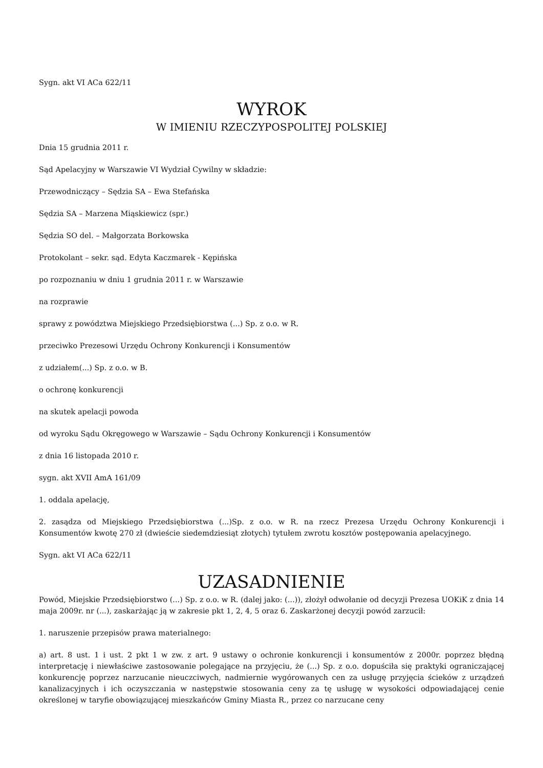Sygn. akt VI ACa 622/11
WYROK
W IMIENIU RZECZYPOSPOLITEJ POLSKIEJ
Dnia 15 grudnia 2011 r.
Sąd Apelacyjny w Warszawie VI Wydział Cywilny w składzie:
Przewodniczący – Sędzia SA – Ewa Stefańska
Sędzia SA – Marzena Miąskiewicz (spr.)
Sędzia SO del. – Małgorzata Borkowska
Protokolant – sekr. sąd. Edyta Kaczmarek - Kępińska
po rozpoznaniu w dniu 1 grudnia 2011 r. w Warszawie
na rozprawie
sprawy z powództwa Miejskiego Przedsiębiorstwa (...) Sp. z o.o. w R.
przeciwko Prezesowi Urzędu Ochrony Konkurencji i Konsumentów
z udziałem(...) Sp. z o.o. w B.
o ochronę konkurencji
na skutek apelacji powoda
od wyroku Sądu Okręgowego w Warszawie – Sądu Ochrony Konkurencji i Konsumentów
z dnia 16 listopada 2010 r.
sygn. akt XVII AmA 161/09
1. oddala apelację,
2. zasądza od Miejskiego Przedsiębiorstwa (...)Sp. z o.o. w R. na rzecz Prezesa Urzędu Ochrony Konkurencji i Konsumentów kwotę 270 zł (dwieście siedemdziesiąt złotych) tytułem zwrotu kosztów postępowania apelacyjnego.
Sygn. akt VI ACa 622/11
UZASADNIENIE
Powód, Miejskie Przedsiębiorstwo (...) Sp. z o.o. w R. (dalej jako: (...)), złożył odwołanie od decyzji Prezesa UOKiK z dnia 14 maja 2009r. nr (...), zaskarżając ją w zakresie pkt 1, 2, 4, 5 oraz 6. Zaskarżonej decyzji powód zarzucił:
1. naruszenie przepisów prawa materialnego:
a) art. 8 ust. 1 i ust. 2 pkt 1 w zw. z art. 9 ustawy o ochronie konkurencji i konsumentów z 2000r. poprzez błędną interpretację i niewłaściwe zastosowanie polegające na przyjęciu, że (...) Sp. z o.o. dopuściła się praktyki ograniczającej konkurencję poprzez narzucanie nieuczciwych, nadmiernie wygórowanych cen za usługę przyjęcia ścieków z urządzeń kanalizacyjnych i ich oczyszczania w następstwie stosowania ceny za tę usługę w wysokości odpowiadającej cenie określonej w taryfie obowiązującej mieszkańców Gminy Miasta R., przez co narzucane ceny